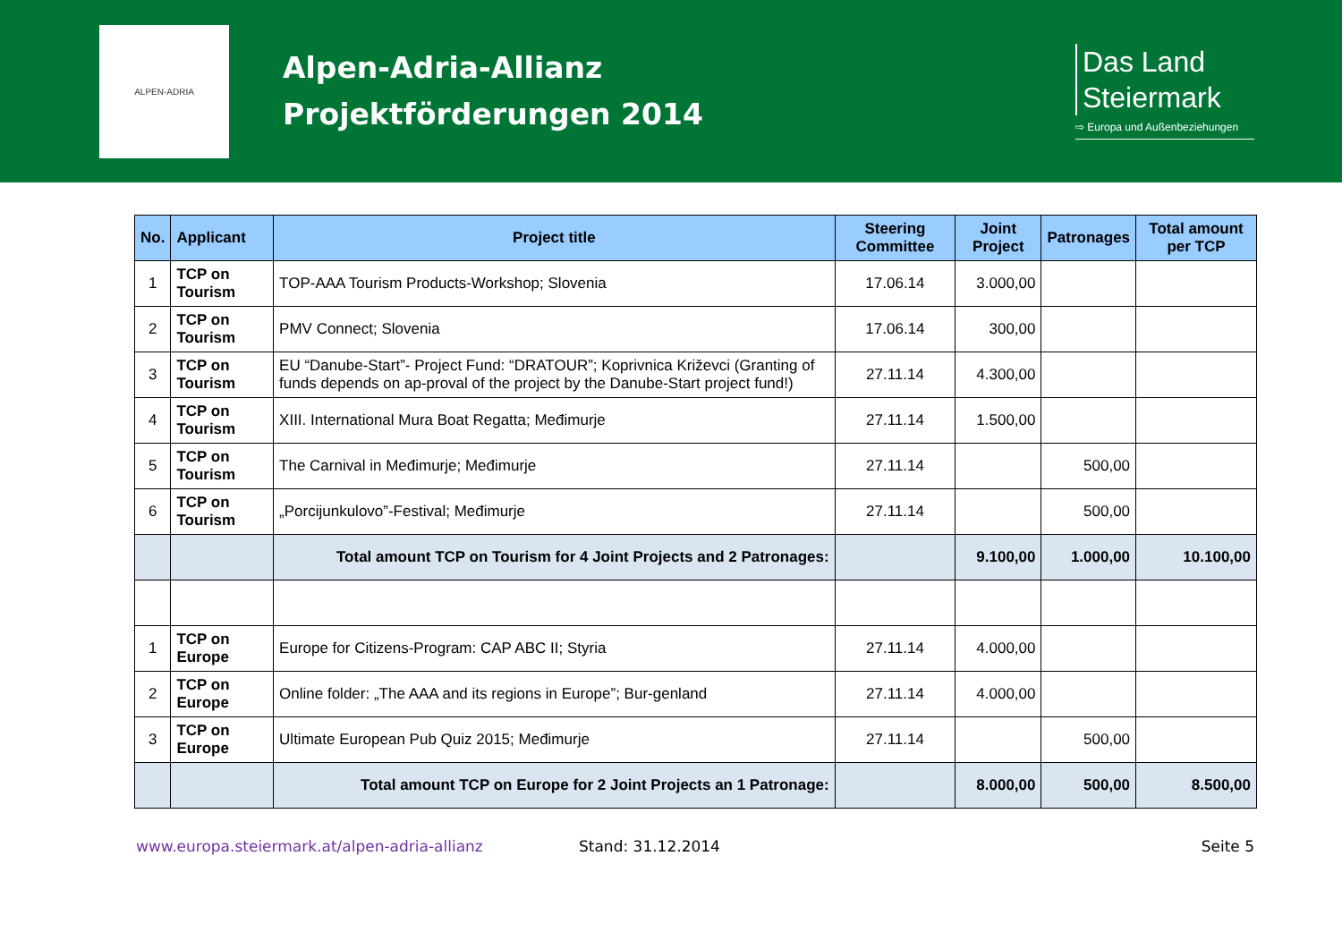ALPEN-ADRIA
Alpen-Adria-Allianz
Projektförderungen 2014
Das Land
Steiermark
⇨ Europa und Außenbeziehungen
| No. | Applicant | Project title | Steering Committee | Joint Project | Patronages | Total amount per TCP |
| --- | --- | --- | --- | --- | --- | --- |
| 1 | TCP on Tourism | TOP-AAA Tourism Products-Workshop; Slovenia | 17.06.14 | 3.000,00 | | |
| 2 | TCP on Tourism | PMV Connect; Slovenia | 17.06.14 | 300,00 | | |
| 3 | TCP on Tourism | EU “Danube-Start”- Project Fund: “DRATOUR”; Koprivnica Križevci (Granting of funds depends on ap-proval of the project by the Danube-Start project fund!) | 27.11.14 | 4.300,00 | | |
| 4 | TCP on Tourism | XIII. International Mura Boat Regatta; Međimurje | 27.11.14 | 1.500,00 | | |
| 5 | TCP on Tourism | The Carnival in Međimurje; Međimurje | 27.11.14 | | 500,00 | |
| 6 | TCP on Tourism | „Porcijunkulovo”-Festival; Međimurje | 27.11.14 | | 500,00 | |
| | | Total amount TCP on Tourism for 4 Joint Projects and 2 Patronages: | | 9.100,00 | 1.000,00 | 10.100,00 |
| 1 | TCP on Europe | Europe for Citizens-Program: CAP ABC II; Styria | 27.11.14 | 4.000,00 | | |
| 2 | TCP on Europe | Online folder: „The AAA and its regions in Europe”; Bur-genland | 27.11.14 | 4.000,00 | | |
| 3 | TCP on Europe | Ultimate European Pub Quiz 2015; Međimurje | 27.11.14 | | 500,00 | |
| | | Total amount TCP on Europe for 2 Joint Projects an 1 Patronage: | | 8.000,00 | 500,00 | 8.500,00 |
www.europa.steiermark.at/alpen-adria-allianz Stand: 31.12.2014 Seite 5